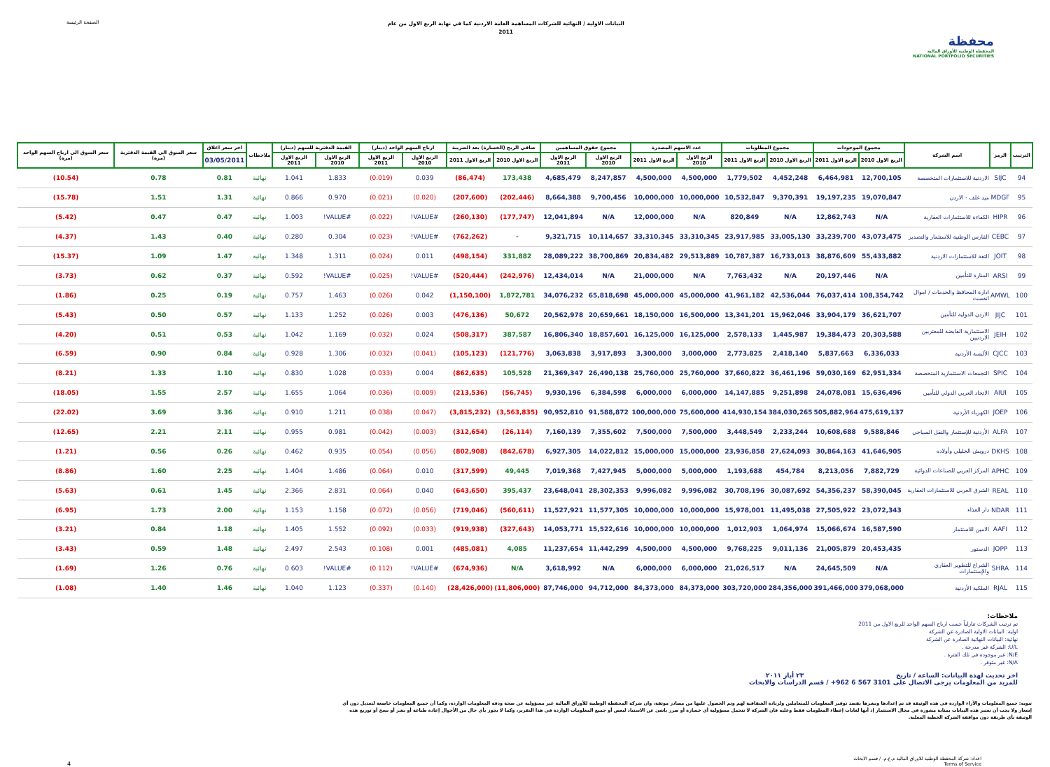الصفحة الرئيسة
البيانات الاولية / النهائية للشركات المساهمة العامة الاردنية كما في نهاية الربع الاول من عام
2011
محفظة
المحفظة الوطنية للأوراق المالية
NATIONAL PORTFOLIO SECURITIES
| الترتيب | الرمز | اسم الشركة | مجموع الموجودات | | مجموع المطلوبات | | عدد الاسهم المصدرة | | مجموع حقوق المساهمين | | صافي الربح (الخسارة) بعد الضريبة | | ارباح السهم الواحد (دينار) | | القيمة الدفترية للسهم (دينار) | | ملاحظات | اخر سعر اغلاق | سعر السوق الى القيمة الدفترية (مرة) | سعر السوق الى ارباح السهم الواحد (مرة) |
| --- | --- | --- | --- | --- | --- | --- | --- | --- | --- | --- | --- | --- | --- | --- | --- | --- | --- | --- | --- | --- |
| | | | الربع الاول 2010 | الربع الاول 2011 | الربع الاول 2010 | الربع الاول 2011 | الربع الاول 2010 | الربع الاول 2011 | الربع الاول 2010 | الربع الاول 2011 | الربع الاول 2010 | الربع الاول 2011 | الربع الاول 2010 | الربع الاول 2011 | الربع الاول 2010 | الربع الاول 2011 | | 03/05/2011 | | |
| 94 | SIJC | الاردنية للاستثمارات المتخصصة | 12,700,105 | 6,464,981 | 4,452,248 | 1,779,502 | 4,500,000 | 4,500,000 | 8,247,857 | 4,685,479 | 173,438 | (86,474) | 0.039 | (0.019) | 1.833 | 1.041 | نهائية | 0.81 | 0.78 | (10.54) |
| 95 | MDGF | ميد غلف - الاردن | 19,070,847 | 19,197,235 | 9,370,391 | 10,532,847 | 10,000,000 | 10,000,000 | 9,700,456 | 8,664,388 | (202,446) | (207,600) | (0.020) | (0.021) | 0.970 | 0.866 | نهائية | 1.31 | 1.51 | (15.78) |
| 96 | HIPR | الكفاءة للاستثمارات العقارية | N/A | 12,862,743 | N/A | 820,849 | N/A | 12,000,000 | N/A | 12,041,894 | (177,747) | (260,130) | #VALUE! | (0.022) | #VALUE! | 1.003 | نهائية | 0.47 | 0.47 | (5.42) |
| 97 | CEBC | الفارس الوطنية للاستثمار والتصدير | 43,073,475 | 33,239,700 | 33,005,130 | 23,917,985 | 33,310,345 | 33,310,345 | 10,114,657 | 9,321,715 | - | (762,262) | #VALUE! | (0.023) | 0.304 | 0.280 | نهائية | 0.40 | 1.43 | (4.37) |
| 98 | JOIT | الثقة للاستثمارات الاردنية | 55,433,882 | 38,876,609 | 16,733,013 | 10,787,387 | 29,513,889 | 20,834,482 | 38,700,869 | 28,089,222 | 331,882 | (498,154) | 0.011 | (0.024) | 1.311 | 1.348 | نهائية | 1.47 | 1.09 | (15.37) |
| 99 | ARSI | المنارة للتأمين | N/A | 20,197,446 | N/A | 7,763,432 | N/A | 21,000,000 | N/A | 12,434,014 | (242,976) | (520,444) | #VALUE! | (0.025) | #VALUE! | 0.592 | نهائية | 0.37 | 0.62 | (3.73) |
| 100 | AMWL | ادارة المحافظ والخدمات / اموال انفست | 108,354,742 | 76,037,414 | 42,536,044 | 41,961,182 | 45,000,000 | 45,000,000 | 65,818,698 | 34,076,232 | 1,872,781 | (1,150,100) | 0.042 | (0.026) | 1.463 | 0.757 | نهائية | 0.19 | 0.25 | (1.86) |
| 101 | JIJC | الاردن الدولية للتأمين | 36,621,707 | 33,904,179 | 15,962,046 | 13,341,201 | 16,500,000 | 18,150,000 | 20,659,661 | 20,562,978 | 50,672 | (476,136) | 0.003 | (0.026) | 1.252 | 1.133 | نهائية | 0.57 | 0.50 | (5.43) |
| 102 | JEIH | الاستثمارية القابضة للمغتربين الاردنيين | 20,303,588 | 19,384,473 | 1,445,987 | 2,578,133 | 16,125,000 | 16,125,000 | 18,857,601 | 16,806,340 | 387,587 | (508,317) | 0.024 | (0.032) | 1.169 | 1.042 | نهائية | 0.53 | 0.51 | (4.20) |
| 103 | CJCC | الألبسة الأردنية | 6,336,033 | 5,837,663 | 2,418,140 | 2,773,825 | 3,000,000 | 3,300,000 | 3,917,893 | 3,063,838 | (121,776) | (105,123) | (0.041) | (0.032) | 1.306 | 0.928 | نهائية | 0.84 | 0.90 | (6.59) |
| 104 | SPIC | التجمعات الاستثمارية المتخصصة | 62,951,334 | 59,030,169 | 36,461,196 | 37,660,822 | 25,760,000 | 25,760,000 | 26,490,138 | 21,369,347 | 105,528 | (862,635) | 0.004 | (0.033) | 1.028 | 0.830 | نهائية | 1.10 | 1.33 | (8.21) |
| 105 | AIUI | الاتحاد العربي الدولي للتأمين | 15,636,496 | 24,078,081 | 9,251,898 | 14,147,885 | 6,000,000 | 6,000,000 | 6,384,598 | 9,930,196 | (56,745) | (213,536) | (0.009) | (0.036) | 1.064 | 1.655 | نهائية | 2.57 | 1.55 | (18.05) |
| 106 | JOEP | الكهرباء الأردنية | 475,619,137 | 505,882,964 | 384,030,265 | 414,930,154 | 75,600,000 | 100,000,000 | 91,588,872 | 90,952,810 | (3,563,835) | (3,815,232) | (0.047) | (0.038) | 1.211 | 0.910 | نهائية | 3.36 | 3.69 | (22.02) |
| 107 | ALFA | الأردنية للإستثمار والنقل السياحي | 9,588,846 | 10,608,688 | 2,233,244 | 3,448,549 | 7,500,000 | 7,500,000 | 7,355,602 | 7,160,139 | (26,114) | (312,654) | (0.003) | (0.042) | 0.981 | 0.955 | نهائية | 2.11 | 2.21 | (12.65) |
| 108 | DKHS | درويش الخليلي وأولاده | 41,646,905 | 30,864,163 | 27,624,093 | 23,936,858 | 15,000,000 | 15,000,000 | 14,022,812 | 6,927,305 | (842,678) | (802,908) | (0.056) | (0.054) | 0.935 | 0.462 | نهائية | 0.26 | 0.56 | (1.21) |
| 109 | APHC | المركز العربي للصناعات الدوائية | 7,882,729 | 8,213,056 | 454,784 | 1,193,688 | 5,000,000 | 5,000,000 | 7,427,945 | 7,019,368 | 49,445 | (317,599) | 0.010 | (0.064) | 1.486 | 1.404 | نهائية | 2.25 | 1.60 | (8.86) |
| 110 | REAL | الشرق العربي للاستثمارات العقارية | 58,390,045 | 54,356,237 | 30,087,692 | 30,708,196 | 9,996,082 | 9,996,082 | 28,302,353 | 23,648,041 | 395,437 | (643,650) | 0.040 | (0.064) | 2.831 | 2.366 | نهائية | 1.45 | 0.61 | (5.63) |
| 111 | NDAR | دار الغذاء | 23,072,343 | 27,505,922 | 11,495,038 | 15,978,001 | 10,000,000 | 10,000,000 | 11,577,305 | 11,527,921 | (560,611) | (719,046) | (0.056) | (0.072) | 1.158 | 1.153 | نهائية | 2.00 | 1.73 | (6.95) |
| 112 | AAFI | الامين للاستثمار | 16,587,590 | 15,066,674 | 1,064,974 | 1,012,903 | 10,000,000 | 10,000,000 | 15,522,616 | 14,053,771 | (327,643) | (919,938) | (0.033) | (0.092) | 1.552 | 1.405 | نهائية | 1.18 | 0.84 | (3.21) |
| 113 | JOPP | الدستور | 20,453,435 | 21,005,879 | 9,011,136 | 9,768,225 | 4,500,000 | 4,500,000 | 11,442,299 | 11,237,654 | 4,085 | (485,081) | 0.001 | (0.108) | 2.543 | 2.497 | نهائية | 1.48 | 0.59 | (3.43) |
| 114 | SHRA | الشراع للتطوير العقاري والإستثمارات | N/A | 24,645,509 | N/A | 21,026,517 | 6,000,000 | 6,000,000 | N/A | 3,618,992 | N/A | (674,936) | #VALUE! | (0.112) | #VALUE! | 0.603 | نهائية | 0.76 | 1.26 | (1.69) |
| 115 | RJAL | الملكية الأردنية | 379,068,000 | 391,466,000 | 284,356,000 | 303,720,000 | 84,373,000 | 84,373,000 | 94,712,000 | 87,746,000 | (11,806,000) | (28,426,000) | (0.140) | (0.337) | 1.123 | 1.040 | نهائية | 1.46 | 1.40 | (1.08) |
ملاحظات:
تم ترتيب الشركات تنازلياً حسب ارباح السهم الواحد للربع الاول من 2011
اولية: البيانات الاولية الصادرة عن الشركة
نهائية: البيانات النهائية الصادرة عن الشركة
U/L: الشركة غير مدرجة .
N/E: غير موجودة في تلك الفترة .
N/A: غير متوفر .
اخر تحديث لهذة البيانات: الساعة / تاريخ ٢٣ أيار ٢٠١١
للمزيد من المعلومات يرجى الاتصال على 3101 567 6 962+ / قسم الدراسات والابحاث
تنويه: جميع المعلومات والآراء الواردة في هذه الوثيقة قد تم إعدادها ونشرها بقصد توفير المعلومات للمتعاملين ولزيادة الشفافية لهم وتم الحصول عليها من مصادر موثقة، وان شركة المحفظة الوطنية للأوراق المالية غير مسؤولية عن صحة ودقة المعلومات الواردة، وكما أن جميع المعلومات خاضعة لتعديل دون أي إشعار ولا يجب أن تعتبر هذه البيانات بمثابة مشورة في مجال الاستثمار إذ أنها لغايات إعطاء المعلومات فقط وعليه فان الشركة لا تتحمل مسؤولية أي خسارة أو ضرر ناشئ عن الاستناد لبعض أو جميع المعلومات الواردة في هذا التقرير، وكما لا يجوز بأي حال من الأحوال إعادة طباعة أو نشر أو نسخ أو توزيع هذه الوثيقة بأي طريقة دون موافقة الشركة الخطية المعلنة.
4
اعداد: شركة المحفظة الوطنية للاوراق المالية م.ع.م. / قسم الابحاث
Terms of Service